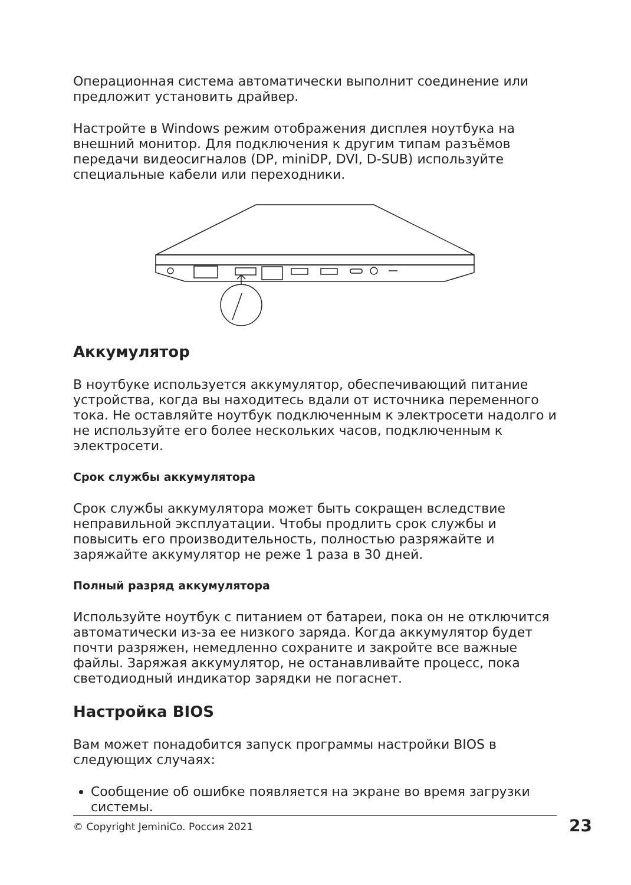Операционная система автоматически выполнит соединение или предложит установить драйвер.
Настройте в Windows режим отображения дисплея ноутбука на внешний монитор. Для подключения к другим типам разъёмов передачи видеосигналов (DP, miniDP, DVI, D-SUB) используйте специальные кабели или переходники.
Аккумулятор
В ноутбуке используется аккумулятор, обеспечивающий питание устройства, когда вы находитесь вдали от источника переменного тока. Не оставляйте ноутбук подключенным к электросети надолго и не используйте его более нескольких часов, подключенным к электросети.
Срок службы аккумулятора
Срок службы аккумулятора может быть сокращен вследствие неправильной эксплуатации. Чтобы продлить срок службы и повысить его производительность, полностью разряжайте и заряжайте аккумулятор не реже 1 раза в 30 дней.
Полный разряд аккумулятора
Используйте ноутбук с питанием от батареи, пока он не отключится автоматически из-за ее низкого заряда. Когда аккумулятор будет почти разряжен, немедленно сохраните и закройте все важные файлы. Заряжая аккумулятор, не останавливайте процесс, пока светодиодный индикатор зарядки не погаснет.
Настройка BIOS
Вам может понадобится запуск программы настройки BIOS в следующих случаях:
Сообщение об ошибке появляется на экране во время загрузки системы.
© Copyright JeminiCo. Россия 2021 23